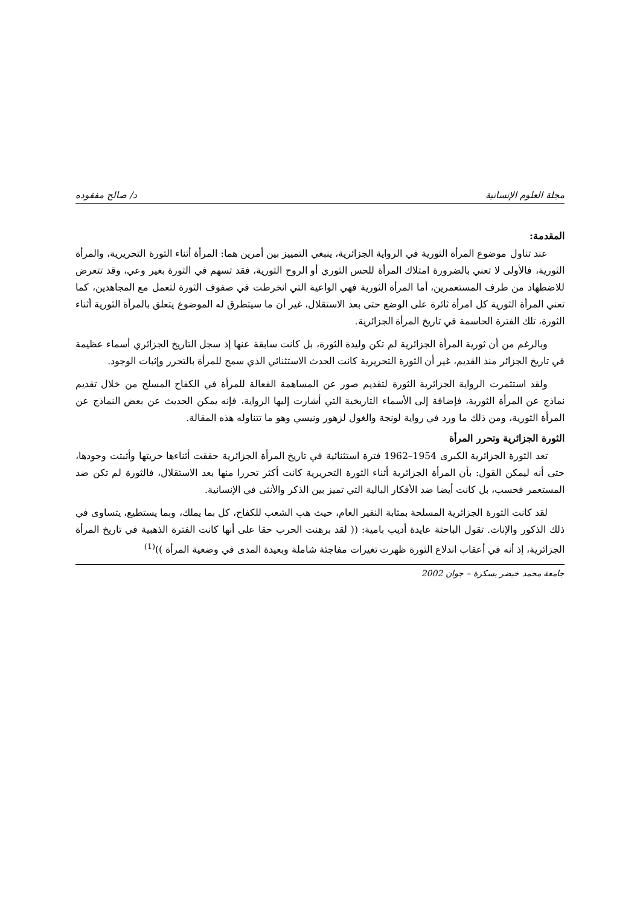مجلة العلوم الإنسانية د/ صالح مفقوده
المقدمة:
عند تناول موضوع المرأة الثورية في الرواية الجزائرية، ينبغي التمييز بين أمرين هما: المرأة أثناء الثورة التحريرية، والمرأة الثورية، فالأولى لا تعني بالضرورة امتلاك المرأة للحس الثوري أو الروح الثورية، فقد تسهم في الثورة بغير وعي، وقد تتعرض للاضطهاد من طرف المستعمرين، أما المرأة الثورية فهي الواعية التي انخرطت في صفوف الثورة لتعمل مع المجاهدين، كما تعني المرأة الثورية كل امرأة ثائرة على الوضع حتى بعد الاستقلال، غير أن ما سيتطرق له الموضوع يتعلق بالمرأة الثورية أثناء الثورة، تلك الفترة الحاسمة في تاريخ المرأة الجزائرية.
وبالرغم من أن ثورية المرأة الجزائرية لم تكن وليدة الثورة، بل كانت سابقة عنها إذ سجل التاريخ الجزائري أسماء عظيمة في تاريخ الجزائر منذ القديم، غير أن الثورة التحريرية كانت الحدث الاستثنائي الذي سمح للمرأة بالتحرر وإثبات الوجود.
ولقد استثمرت الرواية الجزائرية الثورة لتقديم صور عن المساهمة الفعالة للمرأة في الكفاح المسلح من خلال تقديم نماذج عن المرأة الثورية، فإضافة إلى الأسماء التاريخية التي أشارت إليها الرواية، فإنه يمكن الحديث عن بعض النماذج عن المرأة الثورية، ومن ذلك ما ورد في رواية لونجة والغول لزهور ونيسي وهو ما تتناوله هذه المقالة.
الثورة الجزائرية وتحرر المرأة
تعد الثورة الجزائرية الكبرى 1954–1962 فترة استثنائية في تاريخ المرأة الجزائرية حققت أثناءها حريتها وأثبتت وجودها، حتى أنه ليمكن القول: بأن المرأة الجزائرية أثناء الثورة التحريرية كانت أكثر تحررا منها بعد الاستقلال، فالثورة لم تكن ضد المستعمر فحسب، بل كانت أيضا ضد الأفكار البالية التي تميز بين الذكر والأنثى في الإنسانية.
لقد كانت الثورة الجزائرية المسلحة بمثابة النفير العام، حيث هب الشعب للكفاح، كل بما يملك، وبما يستطيع، يتساوى في ذلك الذكور والإناث. تقول الباحثة عايدة أديب بامية: (( لقد برهنت الحرب حقا على أنها كانت الفترة الذهبية في تاريخ المرأة الجزائرية، إذ أنه في أعقاب اندلاع الثورة ظهرت تغيرات مفاجئة شاملة وبعيدة المدى في وضعية المرأة ))<sup>(1)</sup>
جامعة محمد خيضر بسكرة – جوان 2002